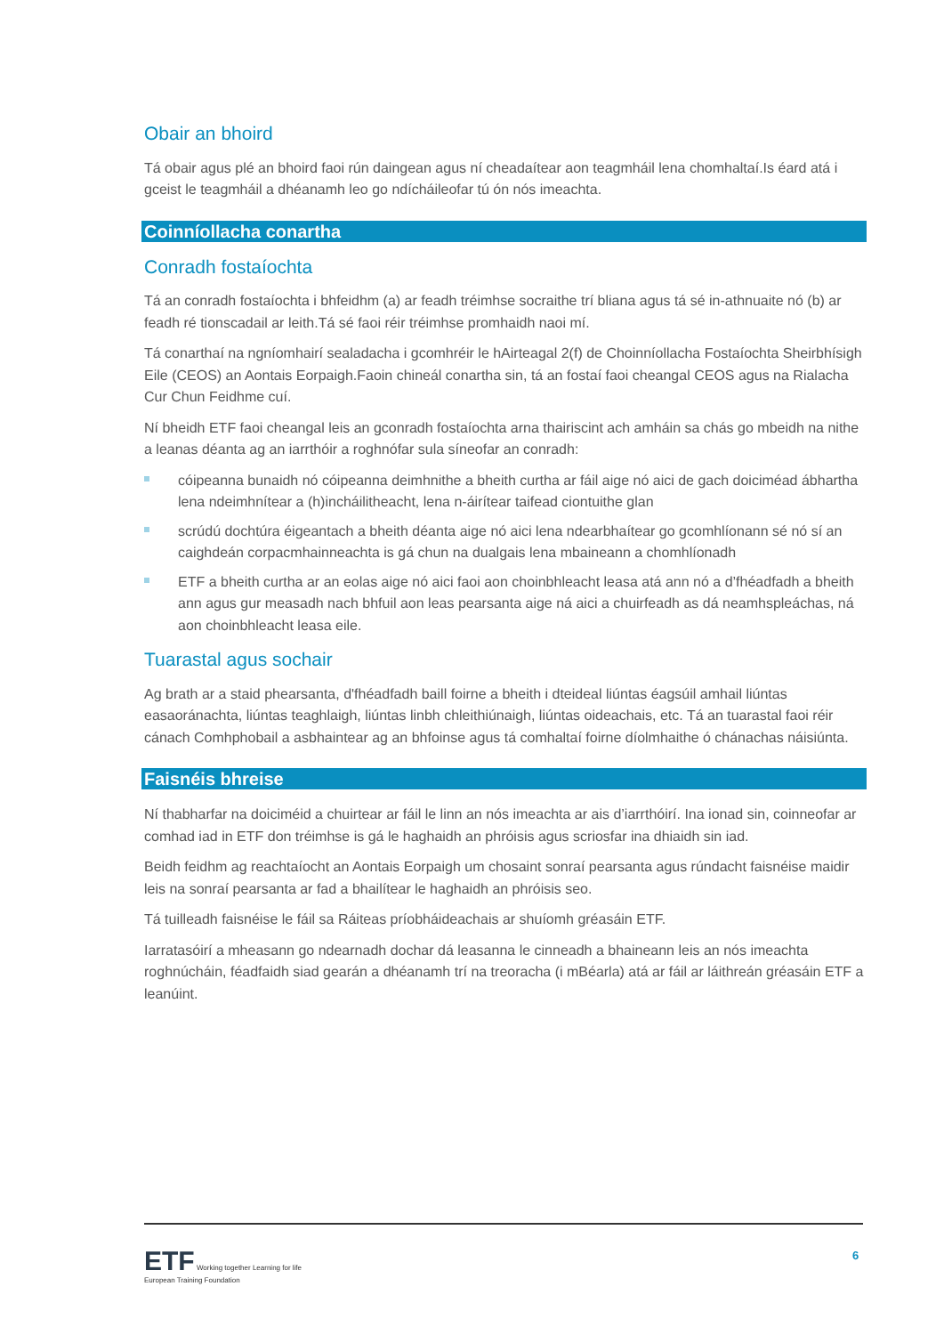Obair an bhoird
Tá obair agus plé an bhoird faoi rún daingean agus ní cheadaítear aon teagmháil lena chomhaltaí.Is éard atá i gceist le teagmháil a dhéanamh leo go ndícháileofar tú ón nós imeachta.
Coinníollacha conartha
Conradh fostaíochta
Tá an conradh fostaíochta i bhfeidhm (a) ar feadh tréimhse socraithe trí bliana agus tá sé in-athnuaite nó (b) ar feadh ré tionscadail ar leith.Tá sé faoi réir tréimhse promhaidh naoi mí.
Tá conarthaí na ngníomhairí sealadacha i gcomhréir le hAirteagal 2(f) de Choinníollacha Fostaíochta Sheirbhísigh Eile (CEOS) an Aontais Eorpaigh.Faoin chineál conartha sin, tá an fostaí faoi cheangal CEOS agus na Rialacha Cur Chun Feidhme cuí.
Ní bheidh ETF faoi cheangal leis an gconradh fostaíochta arna thairiscint ach amháin sa chás go mbeidh na nithe a leanas déanta ag an iarrthóir a roghnófar sula síneofar an conradh:
cóipeanna bunaidh nó cóipeanna deimhnithe a bheith curtha ar fáil aige nó aici de gach doiciméad ábhartha lena ndeimhnítear a (h)incháilitheacht, lena n-áirítear taifead ciontuithe glan
scrúdú dochtúra éigeantach a bheith déanta aige nó aici lena ndearbhaítear go gcomhlíonann sé nó sí an caighdeán corpacmhainneachta is gá chun na dualgais lena mbaineann a chomhlíonadh
ETF a bheith curtha ar an eolas aige nó aici faoi aon choinbhleacht leasa atá ann nó a d’fhéadfadh a bheith ann agus gur measadh nach bhfuil aon leas pearsanta aige ná aici a chuirfeadh as dá neamhspleáchas, ná aon choinbhleacht leasa eile.
Tuarastal agus sochair
Ag brath ar a staid phearsanta, d'fhéadfadh baill foirne a bheith i dteideal liúntas éagsúil amhail liúntas easaoránachta, liúntas teaghlaigh, liúntas linbh chleithiúnaigh, liúntas oideachais, etc. Tá an tuarastal faoi réir cánach Comhphobail a asbhaintear ag an bhfoinse agus tá comhaltaí foirne díolmhaithe ó chánachas náisiúnta.
Faisnéis bhreise
Ní thabharfar na doiciméid a chuirtear ar fáil le linn an nós imeachta ar ais d’iarrthóirí. Ina ionad sin, coinneofar ar comhad iad in ETF don tréimhse is gá le haghaidh an phróisis agus scriosfar ina dhiaidh sin iad.
Beidh feidhm ag reachtaíocht an Aontais Eorpaigh um chosaint sonraí pearsanta agus rúndacht faisnéise maidir leis na sonraí pearsanta ar fad a bhailítear le haghaidh an phróisis seo.
Tá tuilleadh faisnéise le fáil sa Ráiteas príobháideachais ar shuíomh gréasáin ETF.
Iarratasóirí a mheasann go ndearnadh dochar dá leasanna le cinneadh a bhaineann leis an nós imeachta roghnúcháin, féadfaidh siad gearán a dhéanamh trí na treoracha (i mBéarla) atá ar fáil ar láithreán gréasáin ETF a leanúint.
ETF Working together Learning for life
European Training Foundation
6